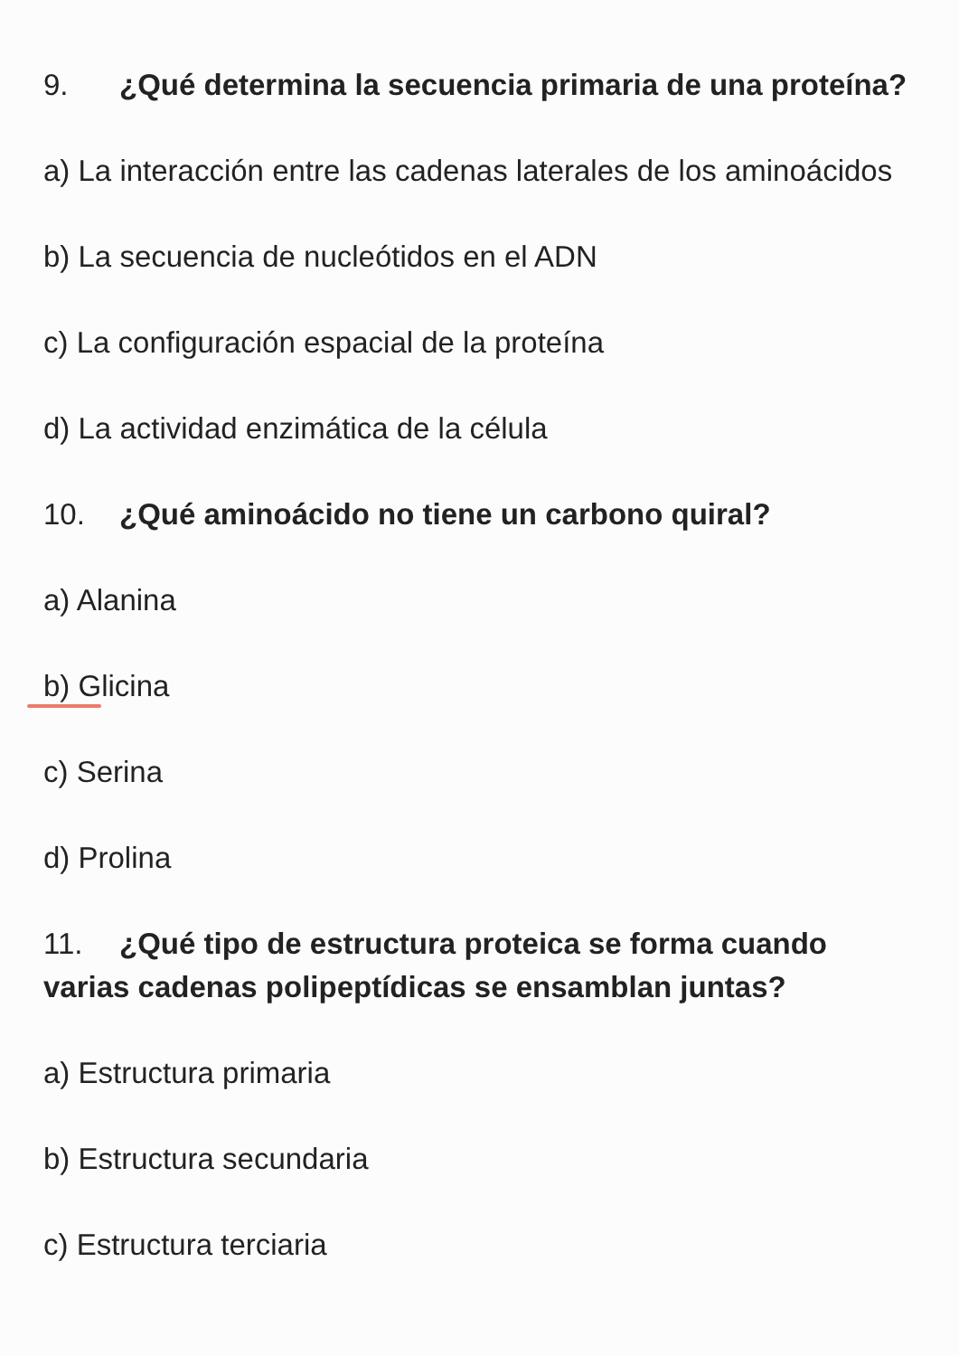9. ¿Qué determina la secuencia primaria de una proteína?
a) La interacción entre las cadenas laterales de los aminoácidos
b) La secuencia de nucleótidos en el ADN
c) La configuración espacial de la proteína
d) La actividad enzimática de la célula
10. ¿Qué aminoácido no tiene un carbono quiral?
a) Alanina
b) Glicina
c) Serina
d) Prolina
11. ¿Qué tipo de estructura proteica se forma cuando varias cadenas polipeptídicas se ensamblan juntas?
a) Estructura primaria
b) Estructura secundaria
c) Estructura terciaria